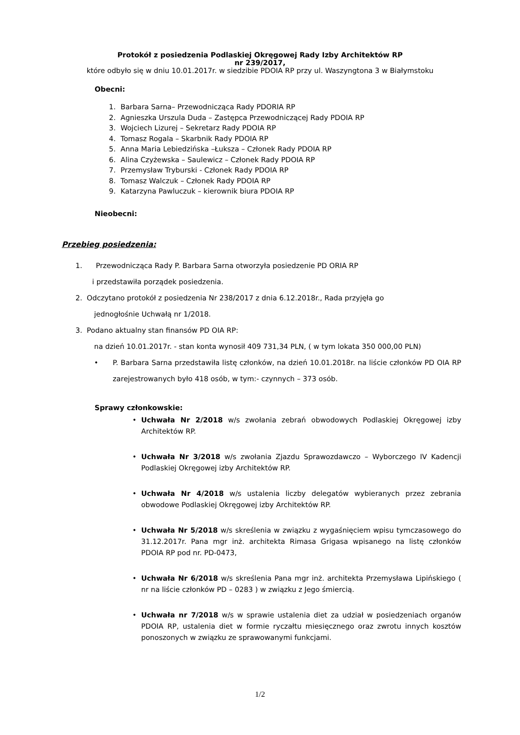Protokół z posiedzenia Podlaskiej Okręgowej Rady Izby Architektów RP
nr 239/2017,
które odbyło się w dniu 10.01.2017r. w siedzibie PDOIA RP przy ul. Waszyngtona 3 w Białymstoku
Obecni:
1. Barbara Sarna– Przewodnicząca Rady PDORIA RP
2. Agnieszka Urszula Duda – Zastępca Przewodniczącej Rady PDOIA RP
3. Wojciech Lizurej – Sekretarz Rady PDOIA RP
4. Tomasz Rogala – Skarbnik Rady PDOIA RP
5. Anna Maria Lebiedzińska –Łuksza – Członek Rady PDOIA RP
6. Alina Czyżewska – Saulewicz – Członek Rady PDOIA RP
7. Przemysław Tryburski - Członek Rady PDOIA RP
8. Tomasz Walczuk – Członek Rady PDOIA RP
9. Katarzyna Pawluczuk – kierownik biura PDOIA RP
Nieobecni:
Przebieg posiedzenia:
1. Przewodnicząca Rady P. Barbara Sarna otworzyła posiedzenie PD ORIA RP
i przedstawiła porządek posiedzenia.
2. Odczytano protokół z posiedzenia Nr 238/2017 z dnia 6.12.2018r., Rada przyjęła go
jednogłośnie Uchwałą nr 1/2018.
3. Podano aktualny stan finansów PD OIA RP:
na dzień 10.01.2017r. - stan konta wynosił 409 731,34 PLN, ( w tym lokata 350 000,00 PLN)
• P. Barbara Sarna przedstawiła listę członków, na dzień 10.01.2018r. na liście członków PD OIA RP zarejestrowanych było 418 osób, w tym:- czynnych – 373 osób.
Sprawy członkowskie:
• Uchwała Nr 2/2018 w/s zwołania zebrań obwodowych Podlaskiej Okręgowej izby Architektów RP.
• Uchwała Nr 3/2018 w/s zwołania Zjazdu Sprawozdawczo – Wyborczego IV Kadencji Podlaskiej Okręgowej izby Architektów RP.
• Uchwała Nr 4/2018 w/s ustalenia liczby delegatów wybieranych przez zebrania obwodowe Podlaskiej Okręgowej izby Architektów RP.
• Uchwała Nr 5/2018 w/s skreślenia w związku z wygaśnięciem wpisu tymczasowego do 31.12.2017r. Pana mgr inż. architekta Rimasa Grigasa wpisanego na listę członków PDOIA RP pod nr. PD-0473,
• Uchwała Nr 6/2018 w/s skreślenia Pana mgr inż. architekta Przemysława Lipińskiego ( nr na liście członków PD – 0283 ) w związku z Jego śmiercią.
• Uchwała nr 7/2018 w/s w sprawie ustalenia diet za udział w posiedzeniach organów PDOIA RP, ustalenia diet w formie ryczałtu miesięcznego oraz zwrotu innych kosztów ponoszonych w związku ze sprawowanymi funkcjami.
1/2